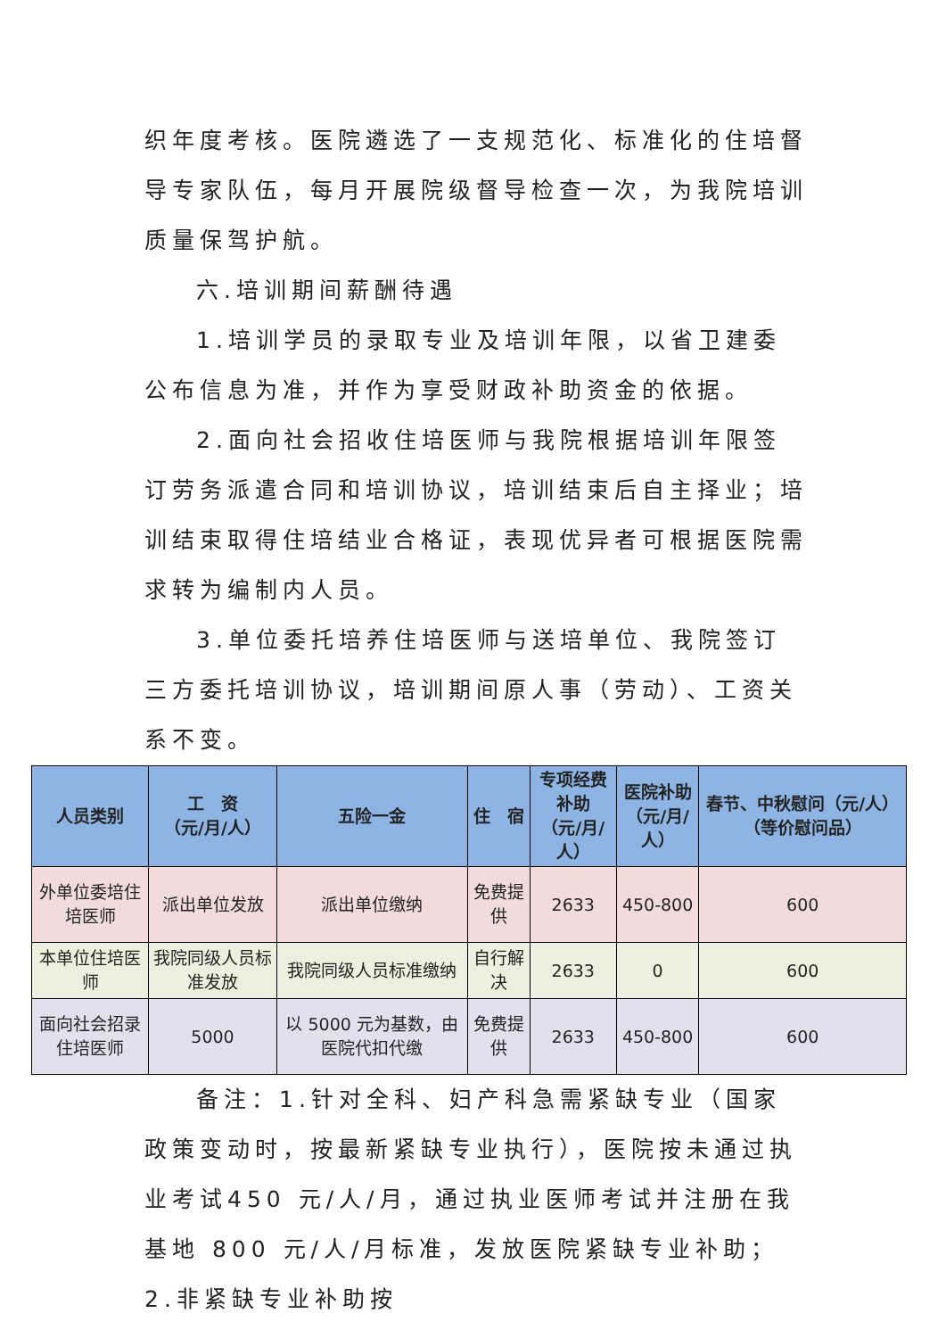织年度考核。医院遴选了一支规范化、标准化的住培督导专家队伍，每月开展院级督导检查一次，为我院培训质量保驾护航。
六.培训期间薪酬待遇
1.培训学员的录取专业及培训年限，以省卫建委公布信息为准，并作为享受财政补助资金的依据。
2.面向社会招收住培医师与我院根据培训年限签订劳务派遣合同和培训协议，培训结束后自主择业；培训结束取得住培结业合格证，表现优异者可根据医院需求转为编制内人员。
3.单位委托培养住培医师与送培单位、我院签订三方委托培训协议，培训期间原人事（劳动）、工资关系不变。
| 人员类别 | 工 资 （元/月/人） | 五险一金 | 住 宿 | 专项经费补助 （元/月/人） | 医院补助 （元/月/人） | 春节、中秋慰问（元/人）（等价慰问品） |
| --- | --- | --- | --- | --- | --- | --- |
| 外单位委培住培医师 | 派出单位发放 | 派出单位缴纳 | 免费提供 | 2633 | 450-800 | 600 |
| 本单位住培医师 | 我院同级人员标准发放 | 我院同级人员标准缴纳 | 自行解决 | 2633 | 0 | 600 |
| 面向社会招录住培医师 | 5000 | 以 5000 元为基数，由医院代扣代缴 | 免费提供 | 2633 | 450-800 | 600 |
备注：1.针对全科、妇产科急需紧缺专业（国家政策变动时，按最新紧缺专业执行），医院按未通过执业考试450 元/人/月，通过执业医师考试并注册在我基地 800 元/人/月标准，发放医院紧缺专业补助；2.非紧缺专业补助按